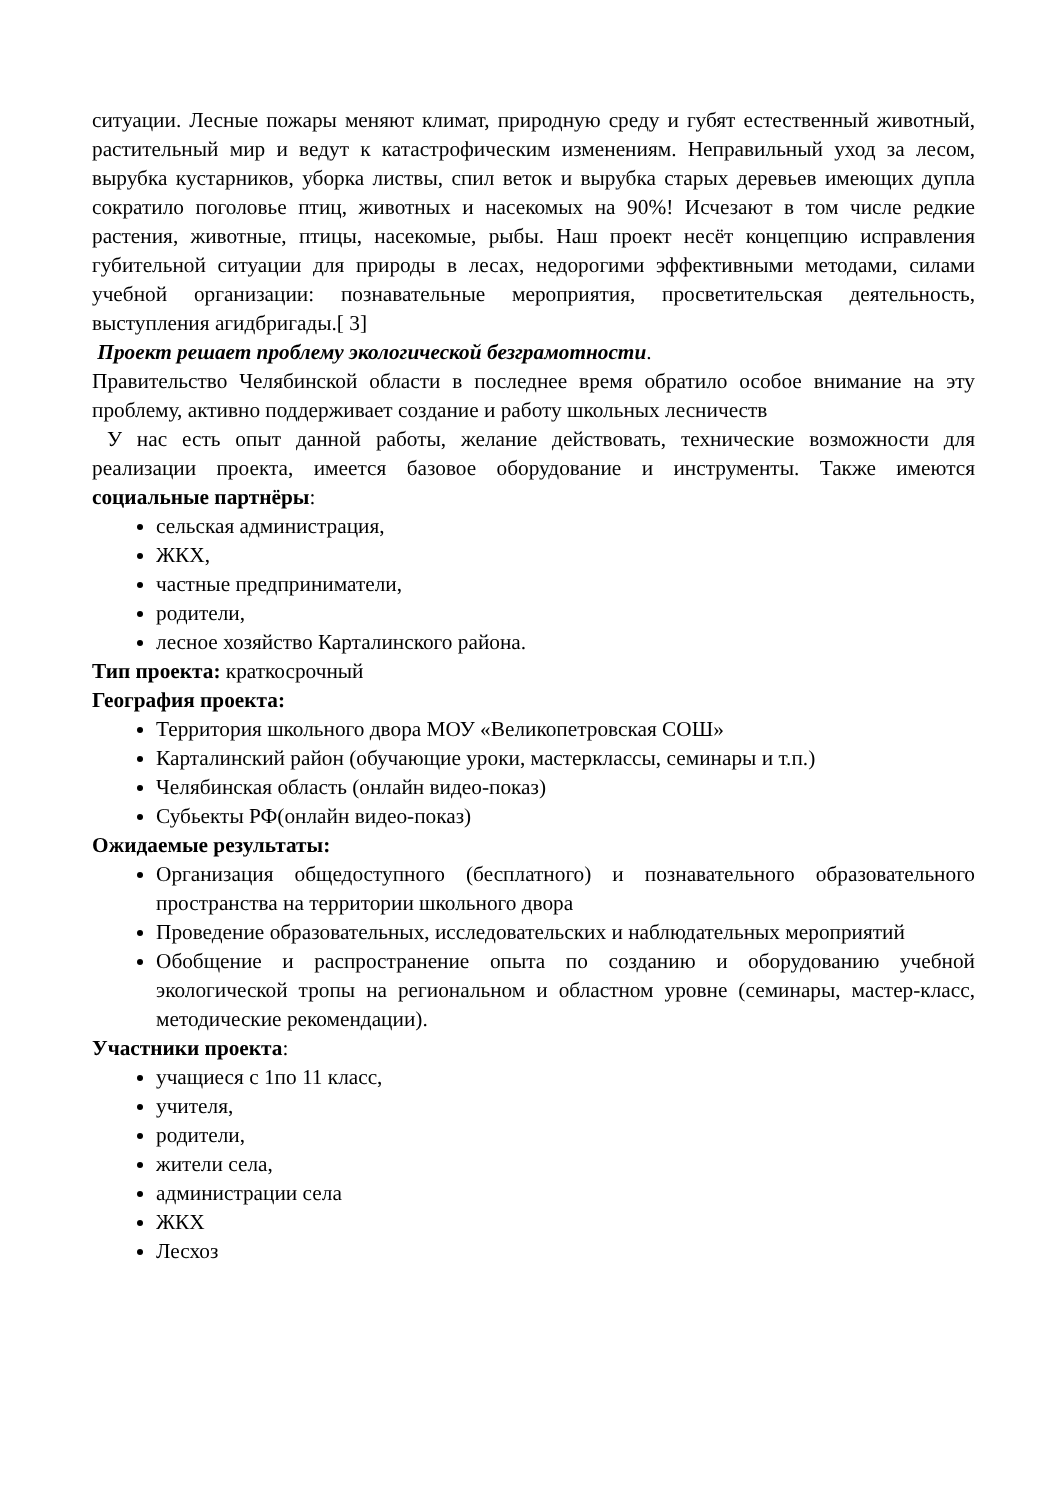ситуации. Лесные пожары меняют климат, природную среду и губят естественный животный, растительный мир и ведут к катастрофическим изменениям. Неправильный уход за лесом, вырубка кустарников, уборка листвы, спил веток и вырубка старых деревьев имеющих дупла сократило поголовье птиц, животных и насекомых на 90%! Исчезают в том числе редкие растения, животные, птицы, насекомые, рыбы. Наш проект несёт концепцию исправления губительной ситуации для природы в лесах, недорогими эффективными методами, силами учебной организации: познавательные мероприятия, просветительская деятельность, выступления агидбригады.[ 3]
Проект решает проблему экологической безграмотности.
Правительство Челябинской области в последнее время обратило особое внимание на эту проблему, активно поддерживает создание и работу школьных лесничеств
У нас есть опыт данной работы, желание действовать, технические возможности для реализации проекта, имеется базовое оборудование и инструменты. Также имеются социальные партнёры:
сельская администрация,
ЖКХ,
частные предприниматели,
родители,
лесное хозяйство Карталинского района.
Тип проекта: краткосрочный
География проекта:
Территория школьного двора МОУ «Великопетровская СОШ»
Карталинский район (обучающие уроки, мастерклассы, семинары и т.п.)
Челябинская область (онлайн видео-показ)
Субьекты РФ(онлайн видео-показ)
Ожидаемые результаты:
Организация общедоступного (бесплатного) и познавательного образовательного пространства на территории школьного двора
Проведение образовательных, исследовательских и наблюдательных мероприятий
Обобщение и распространение опыта по созданию и оборудованию учебной экологической тропы на региональном и областном уровне (семинары, мастер-класс, методические рекомендации).
Участники проекта:
учащиеся с 1по 11 класс,
учителя,
родители,
жители села,
администрации села
ЖКХ
Лесхоз